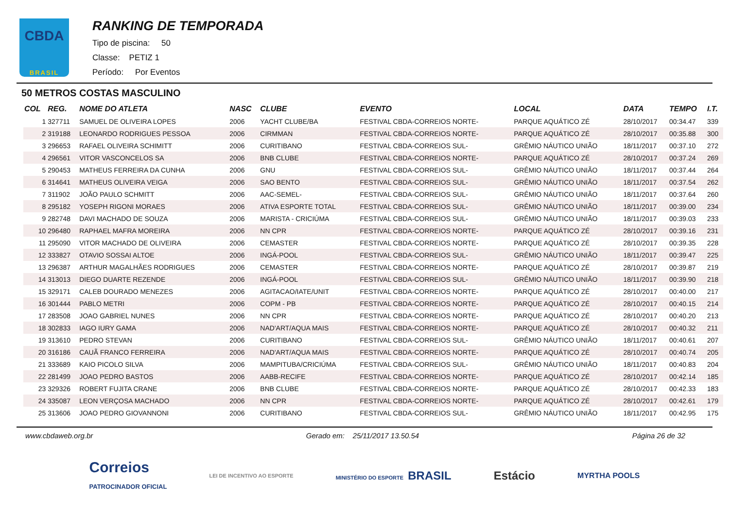CBDA
BRASIL
RANKING DE TEMPORADA
Tipo de piscina: 50
Classe: PETIZ 1
Período: Por Eventos
50 METROS COSTAS MASCULINO
| COL | REG. | NOME DO ATLETA | NASC | CLUBE | EVENTO | LOCAL | DATA | TEMPO | I.T. |
| --- | --- | --- | --- | --- | --- | --- | --- | --- | --- |
| 1 | 327711 | SAMUEL DE OLIVEIRA LOPES | 2006 | YACHT CLUBE/BA | FESTIVAL CBDA-CORREIOS NORTE- | PARQUE AQUÁTICO ZÉ | 28/10/2017 | 00:34.47 | 339 |
| 2 | 319188 | LEONARDO RODRIGUES PESSOA | 2006 | CIRMMAN | FESTIVAL CBDA-CORREIOS NORTE- | PARQUE AQUÁTICO ZÉ | 28/10/2017 | 00:35.88 | 300 |
| 3 | 296653 | RAFAEL OLIVEIRA SCHIMITT | 2006 | CURITIBANO | FESTIVAL CBDA-CORREIOS SUL- | GRÊMIO NÁUTICO UNIÃO | 18/11/2017 | 00:37.10 | 272 |
| 4 | 296561 | VITOR VASCONCELOS SA | 2006 | BNB CLUBE | FESTIVAL CBDA-CORREIOS NORTE- | PARQUE AQUÁTICO ZÉ | 28/10/2017 | 00:37.24 | 269 |
| 5 | 290453 | MATHEUS FERREIRA DA CUNHA | 2006 | GNU | FESTIVAL CBDA-CORREIOS SUL- | GRÊMIO NÁUTICO UNIÃO | 18/11/2017 | 00:37.44 | 264 |
| 6 | 314641 | MATHEUS OLIVEIRA VEIGA | 2006 | SAO BENTO | FESTIVAL CBDA-CORREIOS SUL- | GRÊMIO NÁUTICO UNIÃO | 18/11/2017 | 00:37.54 | 262 |
| 7 | 311902 | JOÃO PAULO SCHMITT | 2006 | AAC-SEMEL- | FESTIVAL CBDA-CORREIOS SUL- | GRÊMIO NÁUTICO UNIÃO | 18/11/2017 | 00:37.64 | 260 |
| 8 | 295182 | YOSEPH RIGONI MORAES | 2006 | ATIVA ESPORTE TOTAL | FESTIVAL CBDA-CORREIOS SUL- | GRÊMIO NÁUTICO UNIÃO | 18/11/2017 | 00:39.00 | 234 |
| 9 | 282748 | DAVI MACHADO DE SOUZA | 2006 | MARISTA - CRICIÚMA | FESTIVAL CBDA-CORREIOS SUL- | GRÊMIO NÁUTICO UNIÃO | 18/11/2017 | 00:39.03 | 233 |
| 10 | 296480 | RAPHAEL MAFRA MOREIRA | 2006 | NN CPR | FESTIVAL CBDA-CORREIOS NORTE- | PARQUE AQUÁTICO ZÉ | 28/10/2017 | 00:39.16 | 231 |
| 11 | 295090 | VITOR MACHADO DE OLIVEIRA | 2006 | CEMASTER | FESTIVAL CBDA-CORREIOS NORTE- | PARQUE AQUÁTICO ZÉ | 28/10/2017 | 00:39.35 | 228 |
| 12 | 333827 | OTAVIO SOSSAI ALTOE | 2006 | INGÁ-POOL | FESTIVAL CBDA-CORREIOS SUL- | GRÊMIO NÁUTICO UNIÃO | 18/11/2017 | 00:39.47 | 225 |
| 13 | 296387 | ARTHUR MAGALHÃES RODRIGUES | 2006 | CEMASTER | FESTIVAL CBDA-CORREIOS NORTE- | PARQUE AQUÁTICO ZÉ | 28/10/2017 | 00:39.87 | 219 |
| 14 | 313013 | DIEGO DUARTE REZENDE | 2006 | INGÁ-POOL | FESTIVAL CBDA-CORREIOS SUL- | GRÊMIO NÁUTICO UNIÃO | 18/11/2017 | 00:39.90 | 218 |
| 15 | 329171 | CALEB DOURADO MENEZES | 2006 | AGITACAO/IATE/UNIT | FESTIVAL CBDA-CORREIOS NORTE- | PARQUE AQUÁTICO ZÉ | 28/10/2017 | 00:40.00 | 217 |
| 16 | 301444 | PABLO METRI | 2006 | COPM - PB | FESTIVAL CBDA-CORREIOS NORTE- | PARQUE AQUÁTICO ZÉ | 28/10/2017 | 00:40.15 | 214 |
| 17 | 283508 | JOAO GABRIEL NUNES | 2006 | NN CPR | FESTIVAL CBDA-CORREIOS NORTE- | PARQUE AQUÁTICO ZÉ | 28/10/2017 | 00:40.20 | 213 |
| 18 | 302833 | IAGO IURY GAMA | 2006 | NAD'ART/AQUA MAIS | FESTIVAL CBDA-CORREIOS NORTE- | PARQUE AQUÁTICO ZÉ | 28/10/2017 | 00:40.32 | 211 |
| 19 | 313610 | PEDRO STEVAN | 2006 | CURITIBANO | FESTIVAL CBDA-CORREIOS SUL- | GRÊMIO NÁUTICO UNIÃO | 18/11/2017 | 00:40.61 | 207 |
| 20 | 316186 | CAUÃ FRANCO FERREIRA | 2006 | NAD'ART/AQUA MAIS | FESTIVAL CBDA-CORREIOS NORTE- | PARQUE AQUÁTICO ZÉ | 28/10/2017 | 00:40.74 | 205 |
| 21 | 333689 | KAIO PICOLO SILVA | 2006 | MAMPITUBA/CRICIÚMA | FESTIVAL CBDA-CORREIOS SUL- | GRÊMIO NÁUTICO UNIÃO | 18/11/2017 | 00:40.83 | 204 |
| 22 | 281499 | JOAO PEDRO BASTOS | 2006 | AABB-RECIFE | FESTIVAL CBDA-CORREIOS NORTE- | PARQUE AQUÁTICO ZÉ | 28/10/2017 | 00:42.14 | 185 |
| 23 | 329326 | ROBERT FUJITA CRANE | 2006 | BNB CLUBE | FESTIVAL CBDA-CORREIOS NORTE- | PARQUE AQUÁTICO ZÉ | 28/10/2017 | 00:42.33 | 183 |
| 24 | 335087 | LEON VERÇOSA MACHADO | 2006 | NN CPR | FESTIVAL CBDA-CORREIOS NORTE- | PARQUE AQUÁTICO ZÉ | 28/10/2017 | 00:42.61 | 179 |
| 25 | 313606 | JOAO PEDRO GIOVANNONI | 2006 | CURITIBANO | FESTIVAL CBDA-CORREIOS SUL- | GRÊMIO NÁUTICO UNIÃO | 18/11/2017 | 00:42.95 | 175 |
www.cbdaweb.org.br Gerado em: 25/11/2017 13.50.54 Página 26 de 32
Correios
PATROCINADOR OFICIAL LEI DE INCENTIVO AO ESPORTE MINISTÉRIO DO ESPORTE BRASIL Estácio MYRTHA POOLS